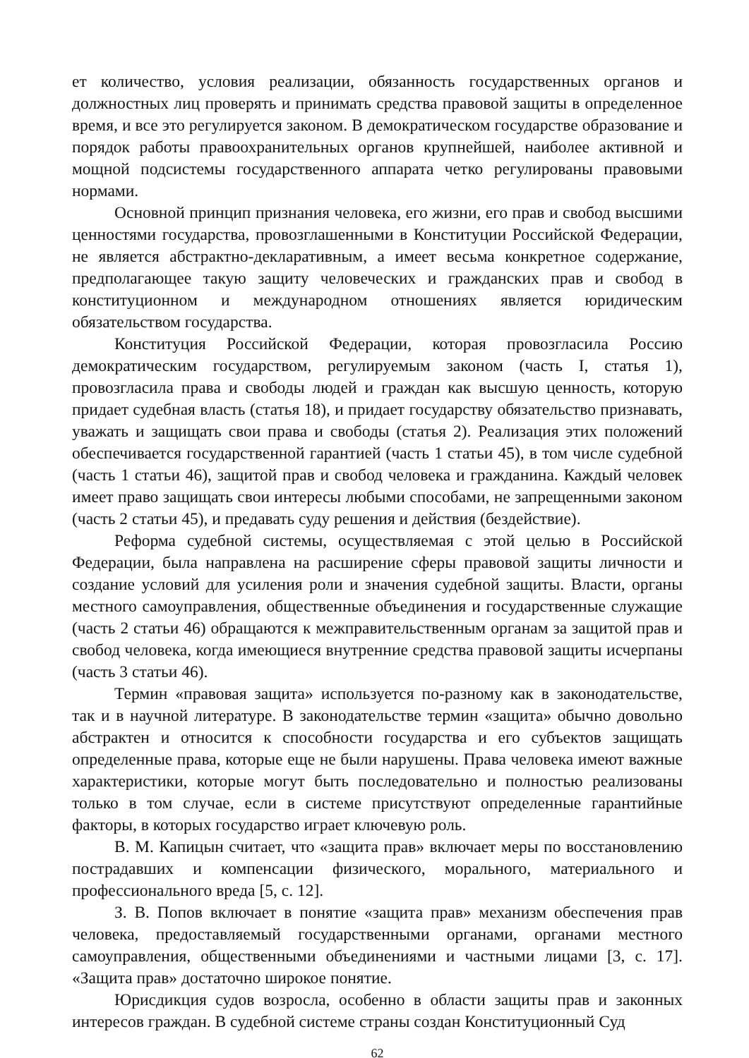ет количество, условия реализации, обязанность государственных органов и должностных лиц проверять и принимать средства правовой защиты в определенное время, и все это регулируется законом. В демократическом государстве образование и порядок работы правоохранительных органов крупнейшей, наиболее активной и мощной подсистемы государственного аппарата четко регулированы правовыми нормами.
Основной принцип признания человека, его жизни, его прав и свобод высшими ценностями государства, провозглашенными в Конституции Российской Федерации, не является абстрактно-декларативным, а имеет весьма конкретное содержание, предполагающее такую защиту человеческих и гражданских прав и свобод в конституционном и международном отношениях является юридическим обязательством государства.
Конституция Российской Федерации, которая провозгласила Россию демократическим государством, регулируемым законом (часть I, статья 1), провозгласила права и свободы людей и граждан как высшую ценность, которую придает судебная власть (статья 18), и придает государству обязательство признавать, уважать и защищать свои права и свободы (статья 2). Реализация этих положений обеспечивается государственной гарантией (часть 1 статьи 45), в том числе судебной (часть 1 статьи 46), защитой прав и свобод человека и гражданина. Каждый человек имеет право защищать свои интересы любыми способами, не запрещенными законом (часть 2 статьи 45), и предавать суду решения и действия (бездействие).
Реформа судебной системы, осуществляемая с этой целью в Российской Федерации, была направлена на расширение сферы правовой защиты личности и создание условий для усиления роли и значения судебной защиты. Власти, органы местного самоуправления, общественные объединения и государственные служащие (часть 2 статьи 46) обращаются к межправительственным органам за защитой прав и свобод человека, когда имеющиеся внутренние средства правовой защиты исчерпаны (часть 3 статьи 46).
Термин «правовая защита» используется по-разному как в законодательстве, так и в научной литературе. В законодательстве термин «защита» обычно довольно абстрактен и относится к способности государства и его субъектов защищать определенные права, которые еще не были нарушены. Права человека имеют важные характеристики, которые могут быть последовательно и полностью реализованы только в том случае, если в системе присутствуют определенные гарантийные факторы, в которых государство играет ключевую роль.
В. М. Капицын считает, что «защита прав» включает меры по восстановлению пострадавших и компенсации физического, морального, материального и профессионального вреда [5, с. 12].
З. В. Попов включает в понятие «защита прав» механизм обеспечения прав человека, предоставляемый государственными органами, органами местного самоуправления, общественными объединениями и частными лицами [3, с. 17]. «Защита прав» достаточно широкое понятие.
Юрисдикция судов возросла, особенно в области защиты прав и законных интересов граждан. В судебной системе страны создан Конституционный Суд
62